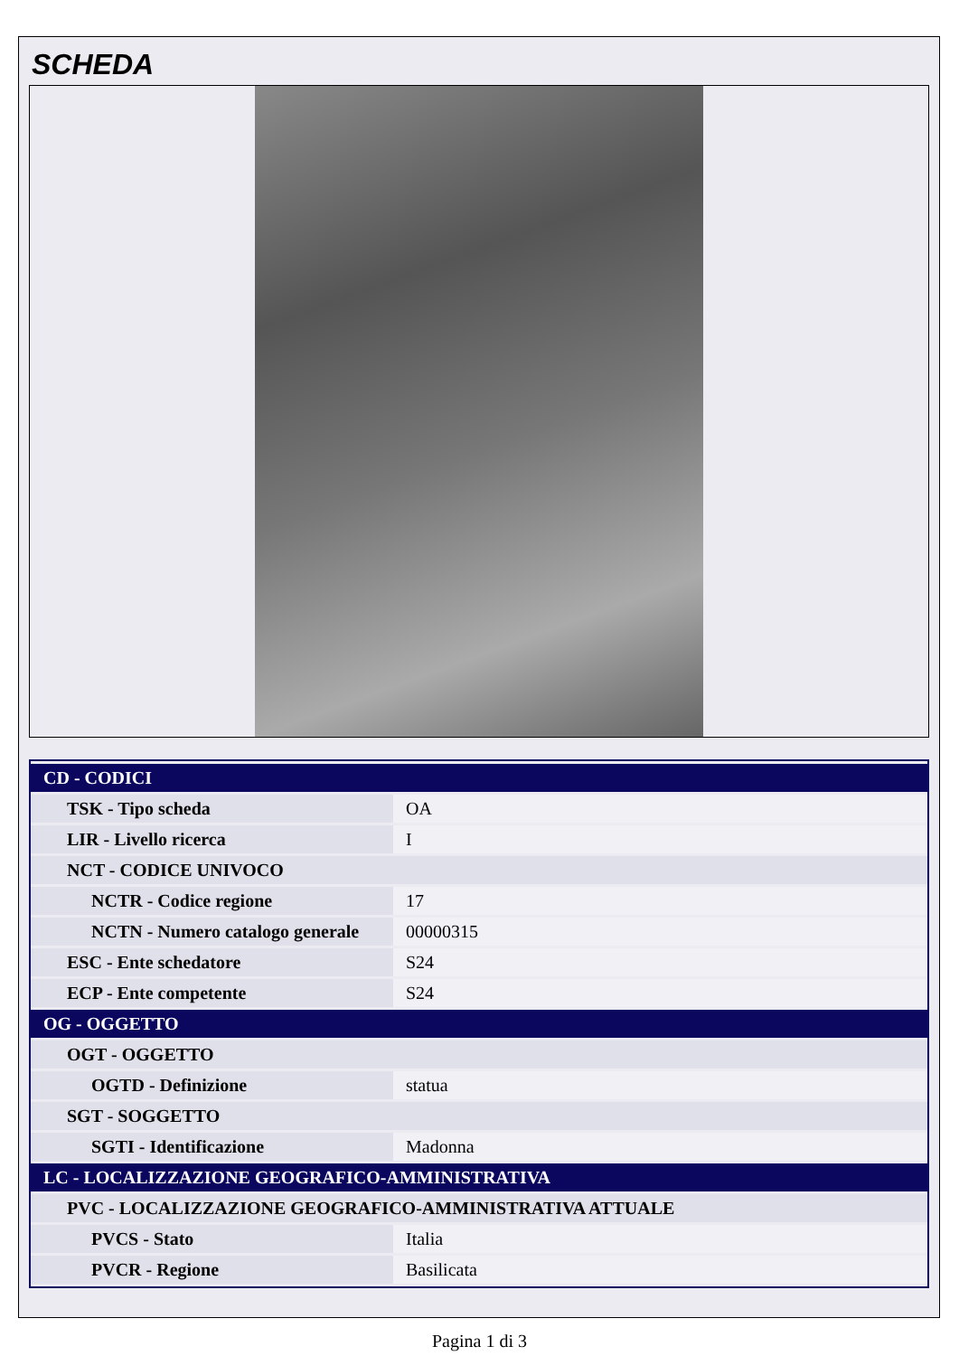SCHEDA
| CD - CODICI | |
| TSK - Tipo scheda | OA |
| LIR - Livello ricerca | I |
| NCT - CODICE UNIVOCO | |
| NCTR - Codice regione | 17 |
| NCTN - Numero catalogo generale | 00000315 |
| ESC - Ente schedatore | S24 |
| ECP - Ente competente | S24 |
| OG - OGGETTO | |
| OGT - OGGETTO | |
| OGTD - Definizione | statua |
| SGT - SOGGETTO | |
| SGTI - Identificazione | Madonna |
| LC - LOCALIZZAZIONE GEOGRAFICO-AMMINISTRATIVA | |
| PVC - LOCALIZZAZIONE GEOGRAFICO-AMMINISTRATIVA ATTUALE | |
| PVCS - Stato | Italia |
| PVCR - Regione | Basilicata |
Pagina 1 di 3